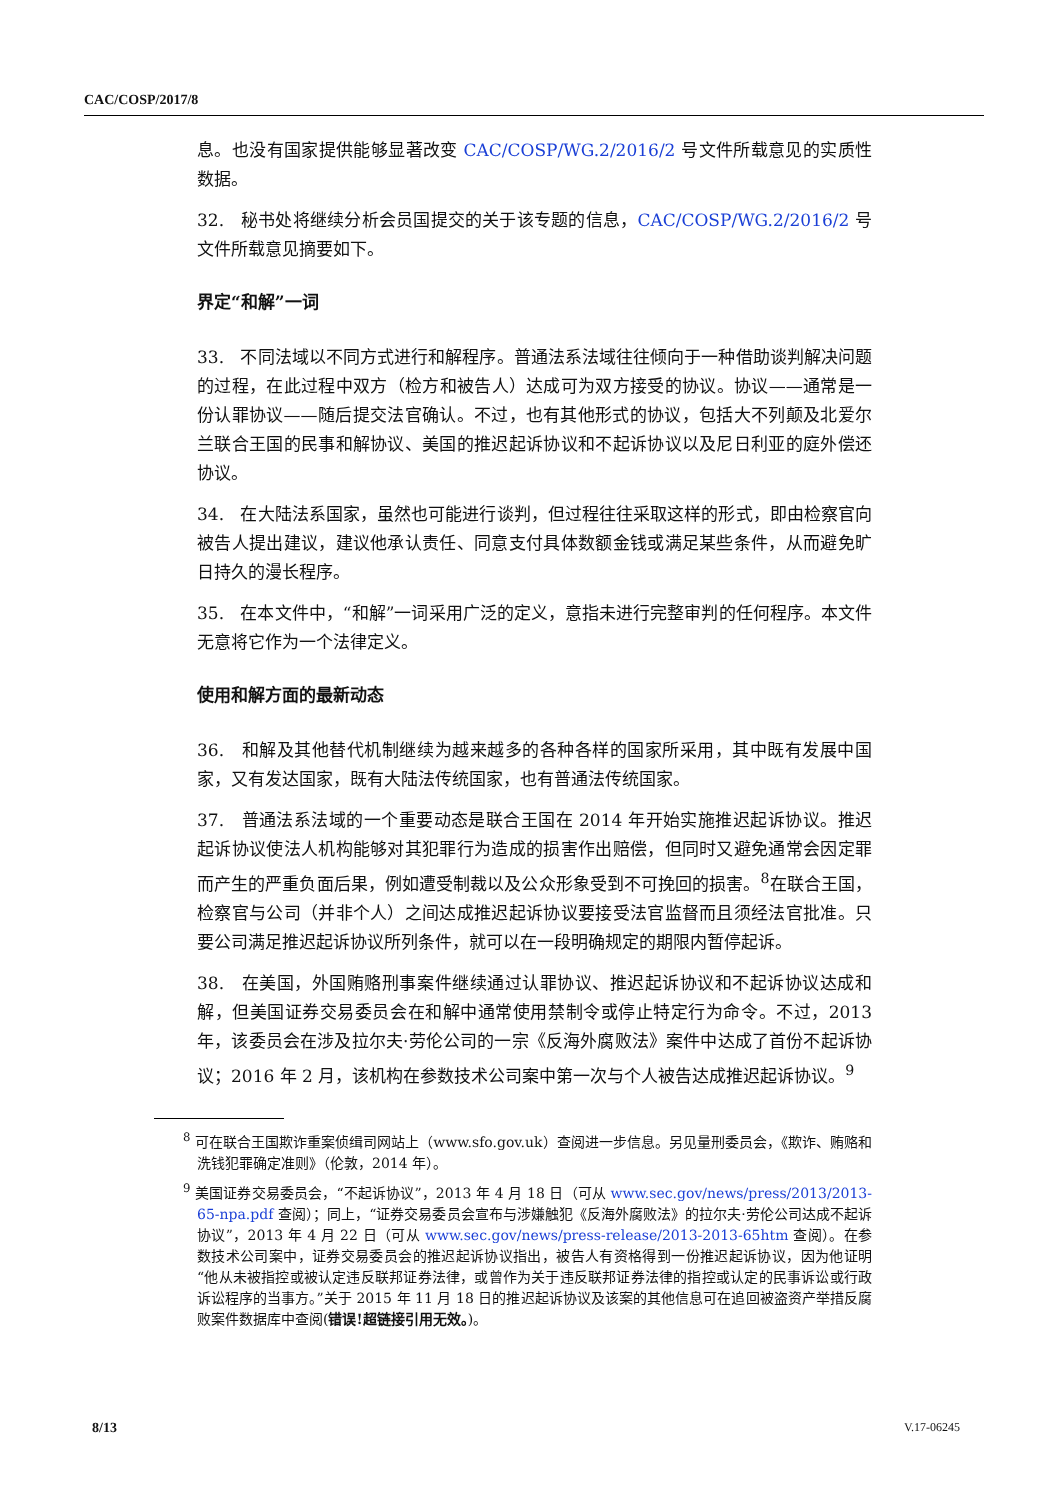CAC/COSP/2017/8
息。也没有国家提供能够显著改变 CAC/COSP/WG.2/2016/2 号文件所载意见的实质性数据。
32. 秘书处将继续分析会员国提交的关于该专题的信息，CAC/COSP/WG.2/2016/2 号文件所载意见摘要如下。
界定“和解”一词
33. 不同法域以不同方式进行和解程序。普通法系法域往往倾向于一种借助谈判解决问题的过程，在此过程中双方（检方和被告人）达成可为双方接受的协议。协议——通常是一份认罪协议——随后提交法官确认。不过，也有其他形式的协议，包括大不列颠及北爱尔兰联合王国的民事和解协议、美国的推迟起诉协议和不起诉协议以及尼日利亚的庭外偿还协议。
34. 在大陆法系国家，虽然也可能进行谈判，但过程往往采取这样的形式，即由检察官向被告人提出建议，建议他承认责任、同意支付具体数额金钱或满足某些条件，从而避免旷日持久的漫长程序。
35. 在本文件中，“和解”一词采用广泛的定义，意指未进行完整审判的任何程序。本文件无意将它作为一个法律定义。
使用和解方面的最新动态
36. 和解及其他替代机制继续为越来越多的各种各样的国家所采用，其中既有发展中国家，又有发达国家，既有大陆法传统国家，也有普通法传统国家。
37. 普通法系法域的一个重要动态是联合王国在 2014 年开始实施推迟起诉协议。推迟起诉协议使法人机构能够对其犯罪行为造成的损害作出赔偿，但同时又避免通常会因定罪而产生的严重负面后果，例如遭受制裁以及公众形象受到不可挽回的损害。<sup>8</sup>在联合王国，检察官与公司（并非个人）之间达成推迟起诉协议要接受法官监督而且须经法官批准。只要公司满足推迟起诉协议所列条件，就可以在一段明确规定的期限内暂停起诉。
38. 在美国，外国贿赂刑事案件继续通过认罪协议、推迟起诉协议和不起诉协议达成和解，但美国证券交易委员会在和解中通常使用禁制令或停止特定行为命令。不过，2013 年，该委员会在涉及拉尔夫·劳伦公司的一宗《反海外腐败法》案件中达成了首份不起诉协议；2016 年 2 月，该机构在参数技术公司案中第一次与个人被告达成推迟起诉协议。<sup>9</sup>
<sup>8</sup> 可在联合王国欺诈重案侦缉司网站上（www.sfo.gov.uk）查阅进一步信息。另见量刑委员会，《欺诈、贿赂和洗钱犯罪确定准则》（伦敦，2014 年）。
<sup>9</sup> 美国证券交易委员会，“不起诉协议”，2013 年 4 月 18 日（可从 www.sec.gov/news/press/2013/2013-65-npa.pdf 查阅）；同上，“证券交易委员会宣布与涉嫌触犯《反海外腐败法》的拉尔夫·劳伦公司达成不起诉协议”，2013 年 4 月 22 日（可从 www.sec.gov/news/press-release/2013-2013-65htm 查阅）。在参数技术公司案中，证券交易委员会的推迟起诉协议指出，被告人有资格得到一份推迟起诉协议，因为他证明“他从未被指控或被认定违反联邦证券法律，或曾作为关于违反联邦证券法律的指控或认定的民事诉讼或行政诉讼程序的当事方。”关于 2015 年 11 月 18 日的推迟起诉协议及该案的其他信息可在追回被盗资产举措反腐败案件数据库中查阅(错误!超链接引用无效。)。
8/13 V.17-06245